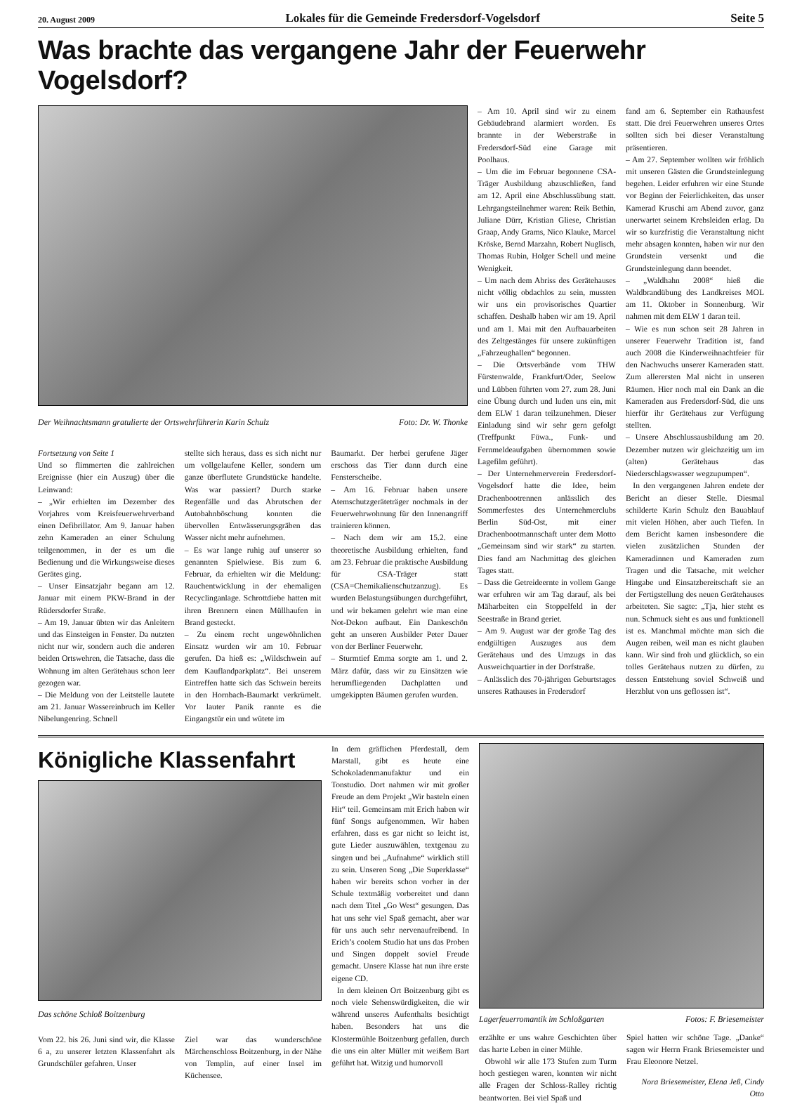20. August 2009 Lokales für die Gemeinde Fredersdorf-Vogelsdorf Seite 5
Was brachte das vergangene Jahr der Feuerwehr Vogelsdorf?
Der Weihnachtsmann gratulierte der Ortswehrführerin Karin Schulz Foto: Dr. W. Thonke
Fortsetzung von Seite 1
Und so flimmerten die zahlreichen Ereignisse (hier ein Auszug) über die Leinwand:
– „Wir erhielten im Dezember des Vorjahres vom Kreisfeuerwehrverband einen Defibrillator. Am 9. Januar haben zehn Kameraden an einer Schulung teilgenommen, in der es um die Bedienung und die Wirkungsweise dieses Gerätes ging.
– Unser Einsatzjahr begann am 12. Januar mit einem PKW-Brand in der Rüdersdorfer Straße.
– Am 19. Januar übten wir das Anleitern und das Einsteigen in Fenster. Da nutzten nicht nur wir, sondern auch die anderen beiden Ortswehren, die Tatsache, dass die Wohnung im alten Gerätehaus schon leer gezogen war.
– Die Meldung von der Leitstelle lautete am 21. Januar Wassereinbruch im Keller Nibelungenring. Schnell
stellte sich heraus, dass es sich nicht nur um vollgelaufene Keller, sondern um ganze überflutete Grundstücke handelte. Was war passiert? Durch starke Regenfälle und das Abrutschen der Autobahnböschung konnten die übervollen Entwässerungsgräben das Wasser nicht mehr aufnehmen.
– Es war lange ruhig auf unserer so genannten Spielwiese. Bis zum 6. Februar, da erhielten wir die Meldung: Rauchentwicklung in der ehemaligen Recyclinganlage. Schrottdiebe hatten mit ihren Brennern einen Müllhaufen in Brand gesteckt.
– Zu einem recht ungewöhnlichen Einsatz wurden wir am 10. Februar gerufen. Da hieß es: „Wildschwein auf dem Kauflandparkplatz“. Bei unserem Eintreffen hatte sich das Schwein bereits in den Hornbach-Baumarkt verkrümelt. Vor lauter Panik rannte es die Eingangstür ein und wütete im
Baumarkt. Der herbei gerufene Jäger erschoss das Tier dann durch eine Fensterscheibe.
– Am 16. Februar haben unsere Atemschutzgeräteträger nochmals in der Feuerwehrwohnung für den Innenangriff trainieren können.
– Nach dem wir am 15.2. eine theoretische Ausbildung erhielten, fand am 23. Februar die praktische Ausbildung für CSA-Träger statt (CSA=Chemikalienschutzanzug). Es wurden Belastungsübungen durchgeführt, und wir bekamen gelehrt wie man eine Not-Dekon aufbaut. Ein Dankeschön geht an unseren Ausbilder Peter Dauer von der Berliner Feuerwehr.
– Sturmtief Emma sorgte am 1. und 2. März dafür, dass wir zu Einsätzen wie herumfliegenden Dachplatten und umgekippten Bäumen gerufen wurden.
– Am 10. April sind wir zu einem Gebäudebrand alarmiert worden. Es brannte in der Weberstraße in Fredersdorf-Süd eine Garage mit Poolhaus.
– Um die im Februar begonnene CSA-Träger Ausbildung abzuschließen, fand am 12. April eine Abschlussübung statt. Lehrgangsteilnehmer waren: Reik Bethin, Juliane Dürr, Kristian Gliese, Christian Graap, Andy Grams, Nico Klauke, Marcel Kröske, Bernd Marzahn, Robert Nuglisch, Thomas Rubin, Holger Schell und meine Wenigkeit.
– Um nach dem Abriss des Gerätehauses nicht völlig obdachlos zu sein, mussten wir uns ein provisorisches Quartier schaffen. Deshalb haben wir am 19. April und am 1. Mai mit den Aufbauarbeiten des Zeltgestänges für unsere zukünftigen „Fahrzeughallen“ begonnen.
– Die Ortsverbände vom THW Fürstenwalde, Frankfurt/Oder, Seelow und Lübben führten vom 27. zum 28. Juni eine Übung durch und luden uns ein, mit dem ELW 1 daran teilzunehmen. Dieser Einladung sind wir sehr gern gefolgt (Treffpunkt Füwa., Funk- und Fernmeldeaufgaben übernommen sowie Lagefilm geführt).
– Der Unternehmerverein Fredersdorf-Vogelsdorf hatte die Idee, beim Drachenbootrennen anlässlich des Sommerfestes des Unternehmerclubs Berlin Süd-Ost, mit einer Drachenbootmannschaft unter dem Motto „Gemeinsam sind wir stark“ zu starten. Dies fand am Nachmittag des gleichen Tages statt.
– Dass die Getreideernte in vollem Gange war erfuhren wir am Tag darauf, als bei Mäharbeiten ein Stoppelfeld in der Seestraße in Brand geriet.
– Am 9. August war der große Tag des endgültigen Auszuges aus dem Gerätehaus und des Umzugs in das Ausweichquartier in der Dorfstraße.
– Anlässlich des 70-jährigen Geburtstages unseres Rathauses in Fredersdorf
fand am 6. September ein Rathausfest statt. Die drei Feuerwehren unseres Ortes sollten sich bei dieser Veranstaltung präsentieren.
– Am 27. September wollten wir fröhlich mit unseren Gästen die Grundsteinlegung begehen. Leider erfuhren wir eine Stunde vor Beginn der Feierlichkeiten, das unser Kamerad Kruschi am Abend zuvor, ganz unerwartet seinem Krebsleiden erlag. Da wir so kurzfristig die Veranstaltung nicht mehr absagen konnten, haben wir nur den Grundstein versenkt und die Grundsteinlegung dann beendet.
– „Waldhahn 2008“ hieß die Waldbrandübung des Landkreises MOL am 11. Oktober in Sonnenburg. Wir nahmen mit dem ELW 1 daran teil.
– Wie es nun schon seit 28 Jahren in unserer Feuerwehr Tradition ist, fand auch 2008 die Kinderweihnachtfeier für den Nachwuchs unserer Kameraden statt. Zum allerersten Mal nicht in unseren Räumen. Hier noch mal ein Dank an die Kameraden aus Fredersdorf-Süd, die uns hierfür ihr Gerätehaus zur Verfügung stellten.
– Unsere Abschlussausbildung am 20. Dezember nutzen wir gleichzeitig um im (alten) Gerätehaus das Niederschlagswasser wegzupumpen“.
In den vergangenen Jahren endete der Bericht an dieser Stelle. Diesmal schilderte Karin Schulz den Bauablauf mit vielen Höhen, aber auch Tiefen. In dem Bericht kamen insbesondere die vielen zusätzlichen Stunden der Kameradinnen und Kameraden zum Tragen und die Tatsache, mit welcher Hingabe und Einsatzbereitschaft sie an der Fertigstellung des neuen Gerätehauses arbeiteten. Sie sagte: „Tja, hier steht es nun. Schmuck sieht es aus und funktionell ist es. Manchmal möchte man sich die Augen reiben, weil man es nicht glauben kann. Wir sind froh und glücklich, so ein tolles Gerätehaus nutzen zu dürfen, zu dessen Entstehung soviel Schweiß und Herzblut von uns geflossen ist“.
Königliche Klassenfahrt
Das schöne Schloß Boitzenburg
Vom 22. bis 26. Juni sind wir, die Klasse 6 a, zu unserer letzten Klassenfahrt als Grundschüler gefahren. Unser
Ziel war das wunderschöne Märchenschloss Boitzenburg, in der Nähe von Templin, auf einer Insel im Küchensee.
In dem gräflichen Pferdestall, dem Marstall, gibt es heute eine Schokoladenmanufaktur und ein Tonstudio. Dort nahmen wir mit großer Freude an dem Projekt „Wir basteln einen Hit“ teil. Gemeinsam mit Erich haben wir fünf Songs aufgenommen. Wir haben erfahren, dass es gar nicht so leicht ist, gute Lieder auszuwählen, textgenau zu singen und bei „Aufnahme“ wirklich still zu sein. Unseren Song „Die Superklasse“ haben wir bereits schon vorher in der Schule textmäßig vorbereitet und dann nach dem Titel „Go West“ gesungen. Das hat uns sehr viel Spaß gemacht, aber war für uns auch sehr nervenaufreibend. In Erich’s coolem Studio hat uns das Proben und Singen doppelt soviel Freude gemacht. Unsere Klasse hat nun ihre erste eigene CD.
In dem kleinen Ort Boitzenburg gibt es noch viele Sehenswürdigkeiten, die wir während unseres Aufenthalts besichtigt haben. Besonders hat uns die Klostermühle Boitzenburg gefallen, durch die uns ein alter Müller mit weißem Bart geführt hat. Witzig und humorvoll
Lagerfeuerromantik im Schloßgarten Fotos: F. Briesemeister
erzählte er uns wahre Geschichten über das harte Leben in einer Mühle.
Obwohl wir alle 173 Stufen zum Turm hoch gestiegen waren, konnten wir nicht alle Fragen der Schloss-Ralley richtig beantworten. Bei viel Spaß und
Spiel hatten wir schöne Tage. „Danke“ sagen wir Herrn Frank Briesemeister und Frau Eleonore Netzel.
Nora Briesemeister, Elena Jeß, Cindy Otto